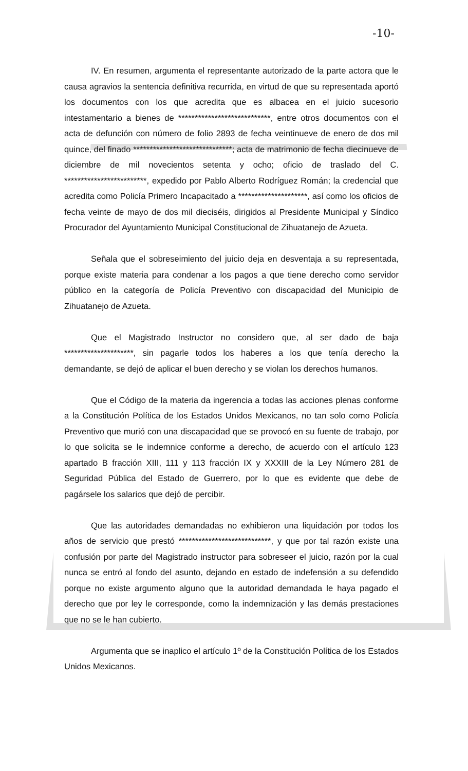-10-
IV. En resumen, argumenta el representante autorizado de la parte actora que le causa agravios la sentencia definitiva recurrida, en virtud de que su representada aportó los documentos con los que acredita que es albacea en el juicio sucesorio intestamentario a bienes de ****************************, entre otros documentos con el acta de defunción con número de folio 2893 de fecha veintinueve de enero de dos mil quince, del finado ******************************; acta de matrimonio de fecha diecinueve de diciembre de mil novecientos setenta y ocho; oficio de traslado del C. *************************, expedido por Pablo Alberto Rodríguez Román; la credencial que acredita como Policía Primero Incapacitado a *********************, así como los oficios de fecha veinte de mayo de dos mil dieciséis, dirigidos al Presidente Municipal y Síndico Procurador del Ayuntamiento Municipal Constitucional de Zihuatanejo de Azueta.
Señala que el sobreseimiento del juicio deja en desventaja a su representada, porque existe materia para condenar a los pagos a que tiene derecho como servidor público en la categoría de Policía Preventivo con discapacidad del Municipio de Zihuatanejo de Azueta.
Que el Magistrado Instructor no considero que, al ser dado de baja *********************, sin pagarle todos los haberes a los que tenía derecho la demandante, se dejó de aplicar el buen derecho y se violan los derechos humanos.
Que el Código de la materia da ingerencia a todas las acciones plenas conforme a la Constitución Política de los Estados Unidos Mexicanos, no tan solo como Policía Preventivo que murió con una discapacidad que se provocó en su fuente de trabajo, por lo que solicita se le indemnice conforme a derecho, de acuerdo con el artículo 123 apartado B fracción XIII, 111 y 113 fracción IX y XXXIII de la Ley Número 281 de Seguridad Pública del Estado de Guerrero, por lo que es evidente que debe de pagársele los salarios que dejó de percibir.
Que las autoridades demandadas no exhibieron una liquidación por todos los años de servicio que prestó ****************************, y que por tal razón existe una confusión por parte del Magistrado instructor para sobreseer el juicio, razón por la cual nunca se entró al fondo del asunto, dejando en estado de indefensión a su defendido porque no existe argumento alguno que la autoridad demandada le haya pagado el derecho que por ley le corresponde, como la indemnización y las demás prestaciones que no se le han cubierto.
Argumenta que se inaplico el artículo 1º de la Constitución Política de los Estados Unidos Mexicanos.